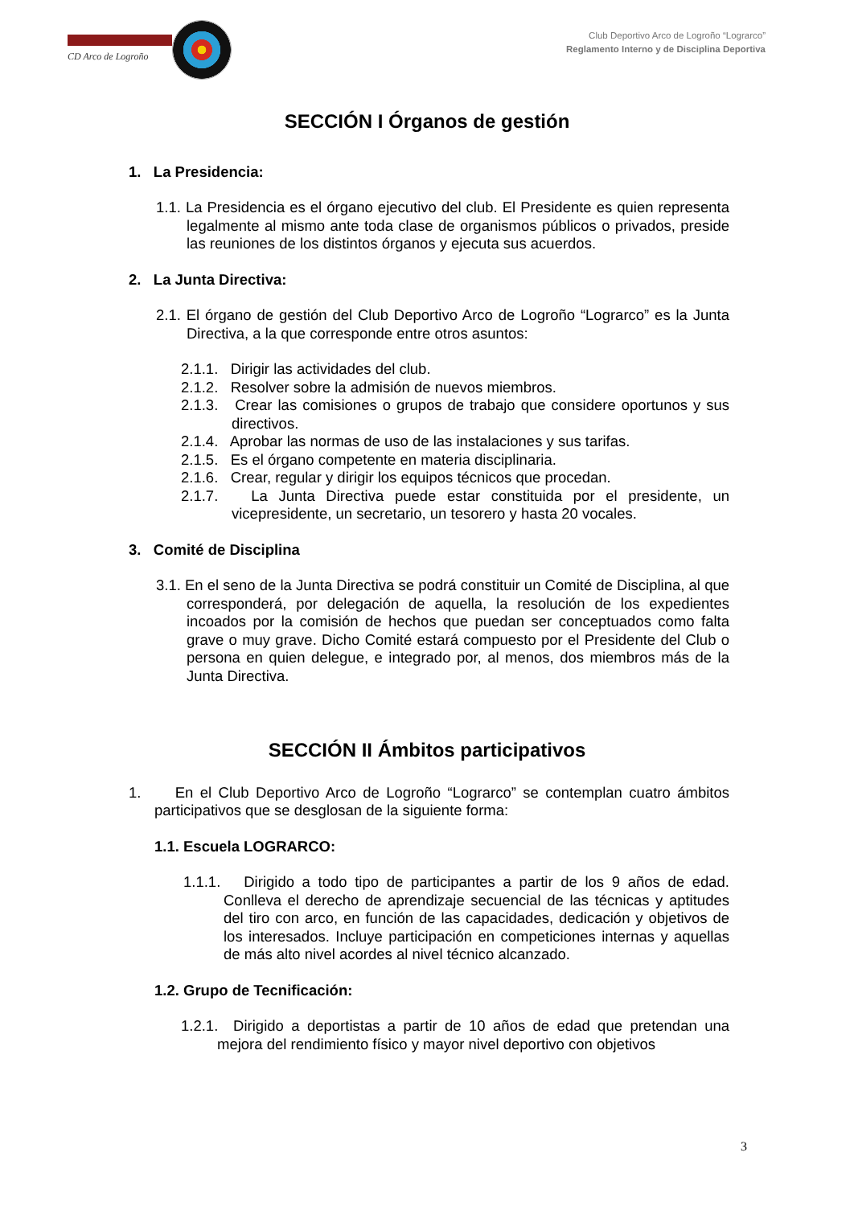CD Arco de Logroño
Club Deportivo Arco de Logroño “Lograrco”
Reglamento Interno y de Disciplina Deportiva
SECCIÓN I Órganos de gestión
1. La Presidencia:
1.1. La Presidencia es el órgano ejecutivo del club. El Presidente es quien representa legalmente al mismo ante toda clase de organismos públicos o privados, preside las reuniones de los distintos órganos y ejecuta sus acuerdos.
2. La Junta Directiva:
2.1. El órgano de gestión del Club Deportivo Arco de Logroño “Lograrco” es la Junta Directiva, a la que corresponde entre otros asuntos:
2.1.1. Dirigir las actividades del club.
2.1.2. Resolver sobre la admisión de nuevos miembros.
2.1.3. Crear las comisiones o grupos de trabajo que considere oportunos y sus directivos.
2.1.4. Aprobar las normas de uso de las instalaciones y sus tarifas.
2.1.5. Es el órgano competente en materia disciplinaria.
2.1.6. Crear, regular y dirigir los equipos técnicos que procedan.
2.1.7. La Junta Directiva puede estar constituida por el presidente, un vicepresidente, un secretario, un tesorero y hasta 20 vocales.
3. Comité de Disciplina
3.1. En el seno de la Junta Directiva se podrá constituir un Comité de Disciplina, al que corresponderá, por delegación de aquella, la resolución de los expedientes incoados por la comisión de hechos que puedan ser conceptuados como falta grave o muy grave. Dicho Comité estará compuesto por el Presidente del Club o persona en quien delegue, e integrado por, al menos, dos miembros más de la Junta Directiva.
SECCIÓN II Ámbitos participativos
1. En el Club Deportivo Arco de Logroño “Lograrco” se contemplan cuatro ámbitos participativos que se desglosan de la siguiente forma:
1.1. Escuela LOGRARCO:
1.1.1. Dirigido a todo tipo de participantes a partir de los 9 años de edad. Conlleva el derecho de aprendizaje secuencial de las técnicas y aptitudes del tiro con arco, en función de las capacidades, dedicación y objetivos de los interesados. Incluye participación en competiciones internas y aquellas de más alto nivel acordes al nivel técnico alcanzado.
1.2. Grupo de Tecnificación:
1.2.1. Dirigido a deportistas a partir de 10 años de edad que pretendan una mejora del rendimiento físico y mayor nivel deportivo con objetivos
3